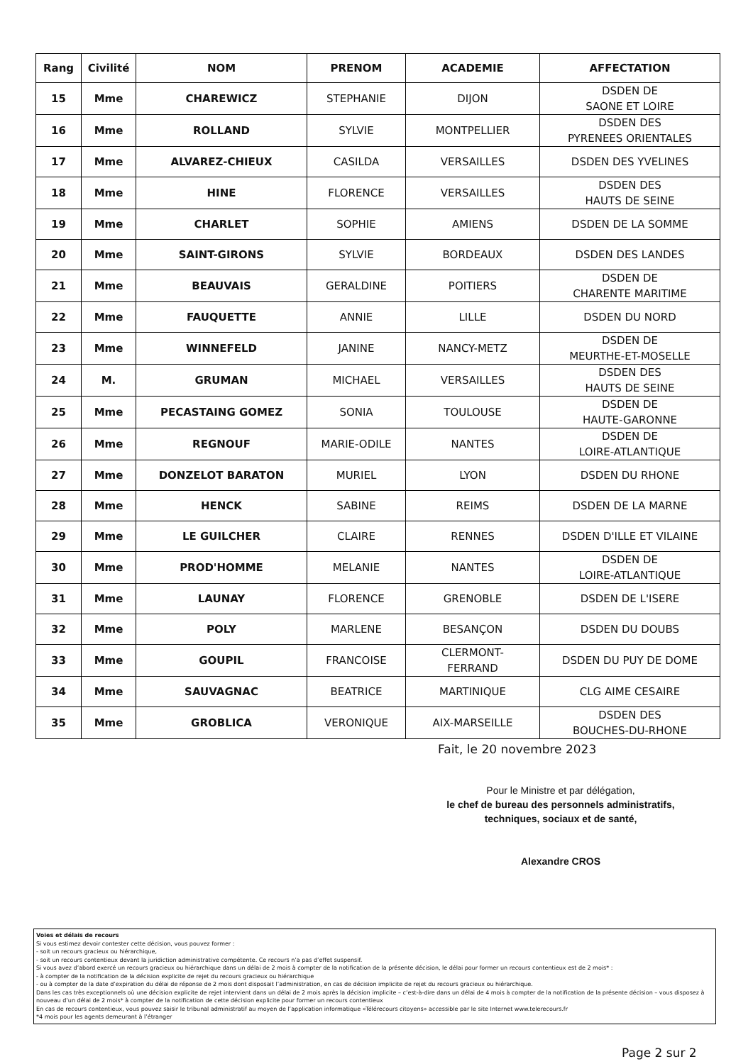| Rang | Civilité | NOM | PRENOM | ACADEMIE | AFFECTATION |
| --- | --- | --- | --- | --- | --- |
| 15 | Mme | CHAREWICZ | STEPHANIE | DIJON | DSDEN DE SAONE ET LOIRE |
| 16 | Mme | ROLLAND | SYLVIE | MONTPELLIER | DSDEN DES PYRENEES ORIENTALES |
| 17 | Mme | ALVAREZ-CHIEUX | CASILDA | VERSAILLES | DSDEN DES YVELINES |
| 18 | Mme | HINE | FLORENCE | VERSAILLES | DSDEN DES HAUTS DE SEINE |
| 19 | Mme | CHARLET | SOPHIE | AMIENS | DSDEN DE LA SOMME |
| 20 | Mme | SAINT-GIRONS | SYLVIE | BORDEAUX | DSDEN DES LANDES |
| 21 | Mme | BEAUVAIS | GERALDINE | POITIERS | DSDEN DE CHARENTE MARITIME |
| 22 | Mme | FAUQUETTE | ANNIE | LILLE | DSDEN DU NORD |
| 23 | Mme | WINNEFELD | JANINE | NANCY-METZ | DSDEN DE MEURTHE-ET-MOSELLE |
| 24 | M. | GRUMAN | MICHAEL | VERSAILLES | DSDEN DES HAUTS DE SEINE |
| 25 | Mme | PECASTAING GOMEZ | SONIA | TOULOUSE | DSDEN DE HAUTE-GARONNE |
| 26 | Mme | REGNOUF | MARIE-ODILE | NANTES | DSDEN DE LOIRE-ATLANTIQUE |
| 27 | Mme | DONZELOT BARATON | MURIEL | LYON | DSDEN DU RHONE |
| 28 | Mme | HENCK | SABINE | REIMS | DSDEN DE LA MARNE |
| 29 | Mme | LE GUILCHER | CLAIRE | RENNES | DSDEN D'ILLE ET VILAINE |
| 30 | Mme | PROD'HOMME | MELANIE | NANTES | DSDEN DE LOIRE-ATLANTIQUE |
| 31 | Mme | LAUNAY | FLORENCE | GRENOBLE | DSDEN DE L'ISERE |
| 32 | Mme | POLY | MARLENE | BESANÇON | DSDEN DU DOUBS |
| 33 | Mme | GOUPIL | FRANCOISE | CLERMONT- FERRAND | DSDEN DU PUY DE DOME |
| 34 | Mme | SAUVAGNAC | BEATRICE | MARTINIQUE | CLG AIME CESAIRE |
| 35 | Mme | GROBLICA | VERONIQUE | AIX-MARSEILLE | DSDEN DES BOUCHES-DU-RHONE |
Fait, le 20 novembre 2023
Pour le Ministre et par délégation,
le chef de bureau des personnels administratifs,
techniques, sociaux et de santé,
Alexandre CROS
Voies et délais de recours
Si vous estimez devoir contester cette décision, vous pouvez former :
- soit un recours gracieux ou hiérarchique,
- soit un recours contentieux devant la juridiction administrative compétente. Ce recours n’a pas d’effet suspensif.
Si vous avez d’abord exercé un recours gracieux ou hiérarchique dans un délai de 2 mois à compter de la notification de la présente décision, le délai pour former un recours contentieux est de 2 mois* :
- à compter de la notification de la décision explicite de rejet du recours gracieux ou hiérarchique
- ou à compter de la date d’expiration du délai de réponse de 2 mois dont disposait l’administration, en cas de décision implicite de rejet du recours gracieux ou hiérarchique.
Dans les cas très exceptionnels où une décision explicite de rejet intervient dans un délai de 2 mois après la décision implicite – c’est-à-dire dans un délai de 4 mois à compter de la notification de la présente décision – vous disposez à nouveau d’un délai de 2 mois* à compter de la notification de cette décision explicite pour former un recours contentieux
En cas de recours contentieux, vous pouvez saisir le tribunal administratif au moyen de l’application informatique «Télérecours citoyens» accessible par le site Internet www.telerecours.fr
*4 mois pour les agents demeurant à l’étranger
Page 2 sur 2